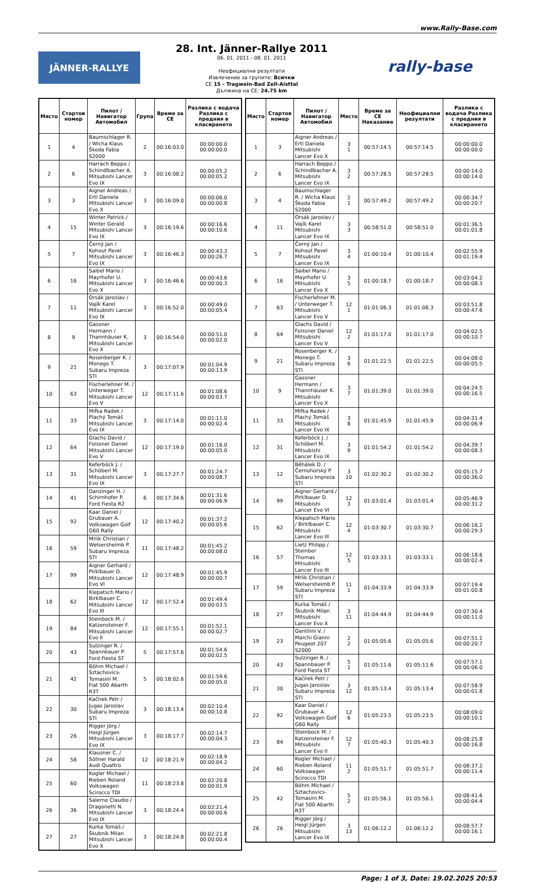www.Rally-Base.com
JÄNNER-RALLYE
28. Int. Jänner-Rallye 2011
06. 01. 2011 - 08. 01. 2011
Неофициални резултати
Извлечение за групите: Всички
CE 15 - Tragwein-Bad Zell-Aisttal
Дължина на CE: 24.75 km
rally-base
| Място | Стартов номер | Пилот / Навигатор Автомобил | Група | Време за CE | Разлика с водача Разлика с предния в класирането |
| --- | --- | --- | --- | --- | --- |
| 1 | 4 | Baumschlager R. / Wicha Klaus Škoda Fabia S2000 | 2 | 00:16:03.0 | 00:00:00.0 00:00:00.0 |
| 2 | 6 | Harrach Beppo / Schindlbacher A. Mitsubishi Lancer Evo IX | 3 | 00:16:08.2 | 00:00:05.2 00:00:05.2 |
| 3 | 3 | Aigner Andreas / Ertl Daniela Mitsubishi Lancer Evo X | 3 | 00:16:09.0 | 00:00:06.0 00:00:00.8 |
| 4 | 15 | Winter Patrick / Winter Gerald Mitsubishi Lancer Evo IX | 3 | 00:16:19.6 | 00:00:16.6 00:00:10.6 |
| 5 | 7 | Černý Jan / Kohout Pavel Mitsubishi Lancer Evo IX | 3 | 00:16:46.3 | 00:00:43.3 00:00:26.7 |
| 6 | 16 | Saibel Mario / Mayrhofer U. Mitsubishi Lancer Evo X | 3 | 00:16:46.6 | 00:00:43.6 00:00:00.3 |
| 7 | 11 | Orsák Jaroslav / Vajík Karel Mitsubishi Lancer Evo IX | 3 | 00:16:52.0 | 00:00:49.0 00:00:05.4 |
| 8 | 9 | Gassner Hermann / Thannhäuser K. Mitsubishi Lancer Evo X | 3 | 00:16:54.0 | 00:00:51.0 00:00:02.0 |
| 9 | 21 | Rosenberger K. / Monego T. Subaru Impreza STI | 3 | 00:17:07.9 | 00:01:04.9 00:00:13.9 |
| 10 | 63 | Fischerlehner M. / Unterweger T. Mitsubishi Lancer Evo V | 12 | 00:17:11.6 | 00:01:08.6 00:00:03.7 |
| 11 | 33 | Mifka Radek / Plachý Tomáš Mitsubishi Lancer Evo IX | 3 | 00:17:14.0 | 00:01:11.0 00:00:02.4 |
| 12 | 64 | Glachs David / Foissner Daniel Mitsubishi Lancer Evo V | 12 | 00:17:19.0 | 00:01:16.0 00:00:05.0 |
| 13 | 31 | Keferböck J. / Schöberl M. Mitsubishi Lancer Evo IX | 3 | 00:17:27.7 | 00:01:24.7 00:00:08.7 |
| 14 | 41 | Danzinger H. / Schirnhofer P. Ford Fiesta R2 | 6 | 00:17:34.6 | 00:01:31.6 00:00:06.9 |
| 15 | 92 | Kaar Daniel / Grubauer A. Volkswagen Golf G60 Rally | 12 | 00:17:40.2 | 00:01:37.2 00:00:05.6 |
| 16 | 59 | Mrlik Christian / Welsersheimb P. Subaru Impreza STI | 11 | 00:17:48.2 | 00:01:45.2 00:00:08.0 |
| 17 | 99 | Aigner Gerhard / Pirklbauer D. Mitsubishi Lancer Evo VI | 12 | 00:17:48.9 | 00:01:45.9 00:00:00.7 |
| 18 | 62 | Klepatsch Mario / Birklbauer C. Mitsubishi Lancer Evo III | 12 | 00:17:52.4 | 00:01:49.4 00:00:03.5 |
| 19 | 84 | Steinbock M. / Katzensteiner F. Mitsubishi Lancer Evo II | 12 | 00:17:55.1 | 00:01:52.1 00:00:02.7 |
| 20 | 43 | Sulzinger R. / Spannbauer P. Ford Fiesta ST | 5 | 00:17:57.6 | 00:01:54.6 00:00:02.5 |
| 21 | 42 | Böhm Michael / Sztachovics-Tomasini M. Fiat 500 Abarth R3T | 5 | 00:18:02.6 | 00:01:59.6 00:00:05.0 |
| 22 | 30 | Kačírek Petr / Jugas Jaroslav Subaru Impreza STI | 3 | 00:18:13.4 | 00:02:10.4 00:00:10.8 |
| 23 | 26 | Rigger Jörg / Heigl Jürgen Mitsubishi Lancer Evo IX | 3 | 00:18:17.7 | 00:02:14.7 00:00:04.3 |
| 24 | 58 | Klausner C. / Söllner Harald Audi Quattro | 12 | 00:18:21.9 | 00:02:18.9 00:00:04.2 |
| 25 | 60 | Kogler Michael / Rieben Roland Volkswagen Scirocco TDI | 11 | 00:18:23.8 | 00:02:20.8 00:00:01.9 |
| 26 | 36 | Salerno Claudio / Dragonetti N. Mitsubishi Lancer Evo IX | 3 | 00:18:24.4 | 00:02:21.4 00:00:00.6 |
| 27 | 27 | Kurka Tomáš / Škubník Milan Mitsubishi Lancer Evo X | 3 | 00:18:24.8 | 00:02:21.8 00:00:00.4 |
| Място | Стартов номер | Пилот / Навигатор Автомобил | Място | Време за CE Наказание | Неофициални резултати | Разлика с водача Разлика с предния в класирането |
| --- | --- | --- | --- | --- | --- | --- |
| 1 | 3 | Aigner Andreas / Ertl Daniela Mitsubishi Lancer Evo X | 3 1 | 00:57:14.5 | 00:57:14.5 | 00:00:00.0 00:00:00.0 |
| 2 | 6 | Harrach Beppo / Schindlbacher A. Mitsubishi Lancer Evo IX | 3 2 | 00:57:28.5 | 00:57:28.5 | 00:00:14.0 00:00:14.0 |
| 3 | 4 | Baumschlager R. / Wicha Klaus Škoda Fabia S2000 | 2 1 | 00:57:49.2 | 00:57:49.2 | 00:00:34.7 00:00:20.7 |
| 4 | 11 | Orsák Jaroslav / Vajík Karel Mitsubishi Lancer Evo IX | 3 3 | 00:58:51.0 | 00:58:51.0 | 00:01:36.5 00:01:01.8 |
| 5 | 7 | Černý Jan / Kohout Pavel Mitsubishi Lancer Evo IX | 3 4 | 01:00:10.4 | 01:00:10.4 | 00:02:55.9 00:01:19.4 |
| 6 | 16 | Saibel Mario / Mayrhofer U. Mitsubishi Lancer Evo X | 3 5 | 01:00:18.7 | 01:00:18.7 | 00:03:04.2 00:00:08.3 |
| 7 | 63 | Fischerlehner M. / Unterweger T. Mitsubishi Lancer Evo V | 12 1 | 01:01:06.3 | 01:01:06.3 | 00:03:51.8 00:00:47.6 |
| 8 | 64 | Glachs David / Foissner Daniel Mitsubishi Lancer Evo V | 12 2 | 01:01:17.0 | 01:01:17.0 | 00:04:02.5 00:00:10.7 |
| 9 | 21 | Rosenberger K. / Monego T. Subaru Impreza STI | 3 6 | 01:01:22.5 | 01:01:22.5 | 00:04:08.0 00:00:05.5 |
| 10 | 9 | Gassner Hermann / Thannhäuser K. Mitsubishi Lancer Evo X | 3 7 | 01:01:39.0 | 01:01:39.0 | 00:04:24.5 00:00:16.5 |
| 11 | 33 | Mifka Radek / Plachý Tomáš Mitsubishi Lancer Evo IX | 3 8 | 01:01:45.9 | 01:01:45.9 | 00:04:31.4 00:00:06.9 |
| 12 | 31 | Keferböck J. / Schöberl M. Mitsubishi Lancer Evo IX | 3 9 | 01:01:54.2 | 01:01:54.2 | 00:04:39.7 00:00:08.3 |
| 13 | 12 | Běhálek D. / Černohorský P. Subaru Impreza STI | 3 10 | 01:02:30.2 | 01:02:30.2 | 00:05:15.7 00:00:36.0 |
| 14 | 99 | Aigner Gerhard / Pirklbauer D. Mitsubishi Lancer Evo VI | 12 3 | 01:03:01.4 | 01:03:01.4 | 00:05:46.9 00:00:31.2 |
| 15 | 62 | Klepatsch Mario / Birklbauer C. Mitsubishi Lancer Evo III | 12 4 | 01:03:30.7 | 01:03:30.7 | 00:06:16.2 00:00:29.3 |
| 16 | 57 | Lietz Philipp / Steinber Thomas Mitsubishi Lancer Evo III | 12 5 | 01:03:33.1 | 01:03:33.1 | 00:06:18.6 00:00:02.4 |
| 17 | 59 | Mrlik Christian / Welsersheimb P. Subaru Impreza STI | 11 1 | 01:04:33.9 | 01:04:33.9 | 00:07:19.4 00:01:00.8 |
| 18 | 27 | Kurka Tomáš / Škubník Milan Mitsubishi Lancer Evo X | 3 11 | 01:04:44.9 | 01:04:44.9 | 00:07:30.4 00:00:11.0 |
| 19 | 23 | Gentilini V. / Marchi Gianni Peugeot 207 S2000 | 2 2 | 01:05:05.6 | 01:05:05.6 | 00:07:51.1 00:00:20.7 |
| 20 | 43 | Sulzinger R. / Spannbauer P. Ford Fiesta ST | 5 1 | 01:05:11.6 | 01:05:11.6 | 00:07:57.1 00:00:06.0 |
| 21 | 30 | Kačírek Petr / Jugas Jaroslav Subaru Impreza STI | 3 12 | 01:05:13.4 | 01:05:13.4 | 00:07:58.9 00:00:01.8 |
| 22 | 92 | Kaar Daniel / Grubauer A. Volkswagen Golf G60 Rally | 12 6 | 01:05:23.5 | 01:05:23.5 | 00:08:09.0 00:00:10.1 |
| 23 | 84 | Steinbock M. / Katzensteiner F. Mitsubishi Lancer Evo II | 12 7 | 01:05:40.3 | 01:05:40.3 | 00:08:25.8 00:00:16.8 |
| 24 | 60 | Kogler Michael / Rieben Roland Volkswagen Scirocco TDI | 11 2 | 01:05:51.7 | 01:05:51.7 | 00:08:37.2 00:00:11.4 |
| 25 | 42 | Böhm Michael / Sztachovics-Tomasini M. Fiat 500 Abarth R3T | 5 2 | 01:05:56.1 | 01:05:56.1 | 00:08:41.6 00:00:04.4 |
| 26 | 26 | Rigger Jörg / Heigl Jürgen Mitsubishi Lancer Evo IX | 3 13 | 01:06:12.2 | 01:06:12.2 | 00:08:57.7 00:00:16.1 |
Page: 1 of 3, Date: 19.02.2025 20:53